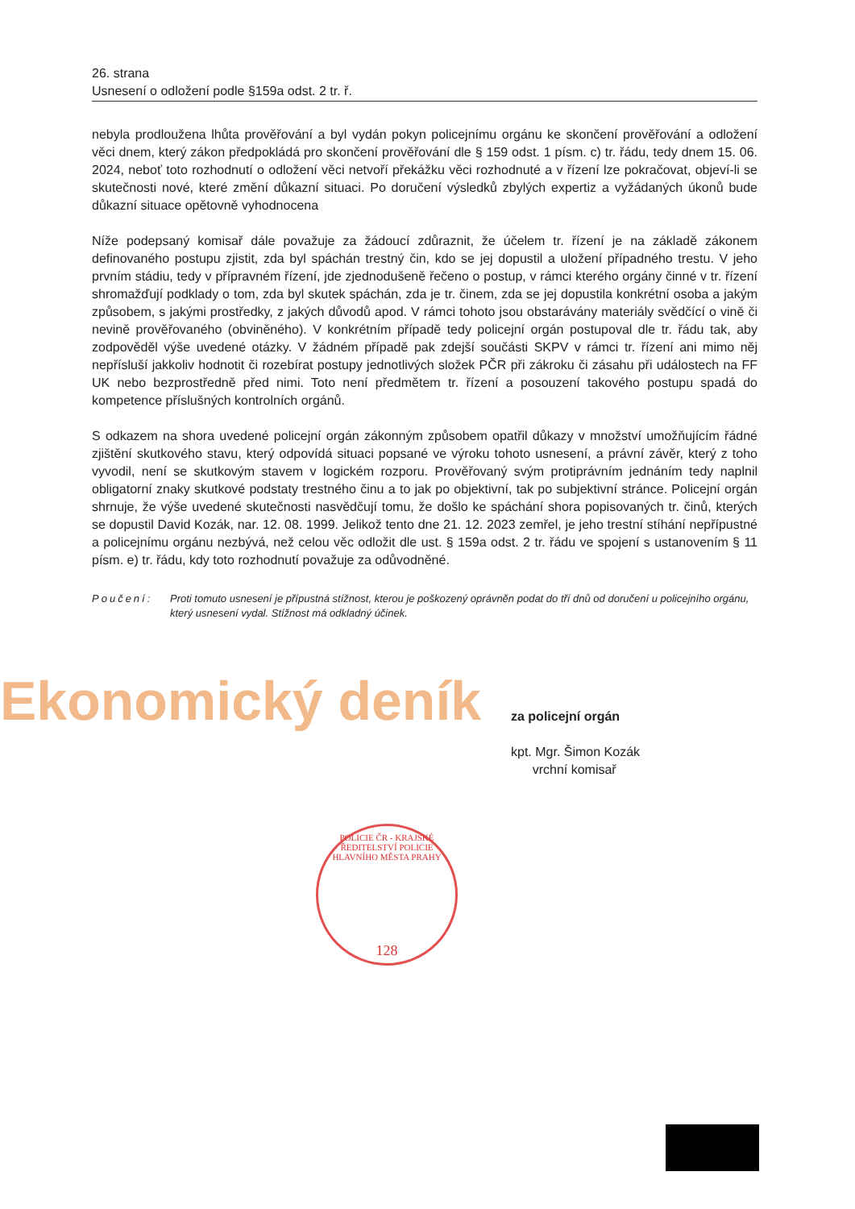26. strana
Usnesení o odložení podle §159a odst. 2 tr. ř.
nebyla prodloužena lhůta prověřování a byl vydán pokyn policejnímu orgánu ke skončení prověřování a odložení věci dnem, který zákon předpokládá pro skončení prověřování dle § 159 odst. 1 písm. c) tr. řádu, tedy dnem 15. 06. 2024, neboť toto rozhodnutí o odložení věci netvoří překážku věci rozhodnuté a v řízení lze pokračovat, objeví-li se skutečnosti nové, které změní důkazní situaci. Po doručení výsledků zbylých expertiz a vyžádaných úkonů bude důkazní situace opětovně vyhodnocena
Níže podepsaný komisař dále považuje za žádoucí zdůraznit, že účelem tr. řízení je na základě zákonem definovaného postupu zjistit, zda byl spáchán trestný čin, kdo se jej dopustil a uložení případného trestu. V jeho prvním stádiu, tedy v přípravném řízení, jde zjednodušeně řečeno o postup, v rámci kterého orgány činné v tr. řízení shromažďují podklady o tom, zda byl skutek spáchán, zda je tr. činem, zda se jej dopustila konkrétní osoba a jakým způsobem, s jakými prostředky, z jakých důvodů apod. V rámci tohoto jsou obstarávány materiály svědčící o vině či nevině prověřovaného (obviněného). V konkrétním případě tedy policejní orgán postupoval dle tr. řádu tak, aby zodpověděl výše uvedené otázky. V žádném případě pak zdejší součásti SKPV v rámci tr. řízení ani mimo něj nepřísluší jakkoliv hodnotit či rozebírat postupy jednotlivých složek PČR při zákroku či zásahu při událostech na FF UK nebo bezprostředně před nimi. Toto není předmětem tr. řízení a posouzení takového postupu spadá do kompetence příslušných kontrolních orgánů.
S odkazem na shora uvedené policejní orgán zákonným způsobem opatřil důkazy v množství umožňujícím řádné zjištění skutkového stavu, který odpovídá situaci popsané ve výroku tohoto usnesení, a právní závěr, který z toho vyvodil, není se skutkovým stavem v logickém rozporu. Prověřovaný svým protiprávním jednáním tedy naplnil obligatorní znaky skutkové podstaty trestného činu a to jak po objektivní, tak po subjektivní stránce. Policejní orgán shrnuje, že výše uvedené skutečnosti nasvědčují tomu, že došlo ke spáchání shora popisovaných tr. činů, kterých se dopustil David Kozák, nar. 12. 08. 1999. Jelikož tento dne 21. 12. 2023 zemřel, je jeho trestní stíhání nepřípustné a policejnímu orgánu nezbývá, než celou věc odložit dle ust. § 159a odst. 2 tr. řádu ve spojení s ustanovením § 11 písm. e) tr. řádu, kdy toto rozhodnutí považuje za odůvodněné.
Poučení: Proti tomuto usnesení je přípustná stížnost, kterou je poškozený oprávněn podat do tří dnů od doručení u policejního orgánu, který usnesení vydal. Stížnost má odkladný účinek.
Ekonomický deník
za policejní orgán
kpt. Mgr. Šimon Kozák
vrchní komisař
POLICIE ČR - KRAJSKÉ ŘEDITELSTVÍ POLICIE HLAVNÍHO MĚSTA PRAHY
128